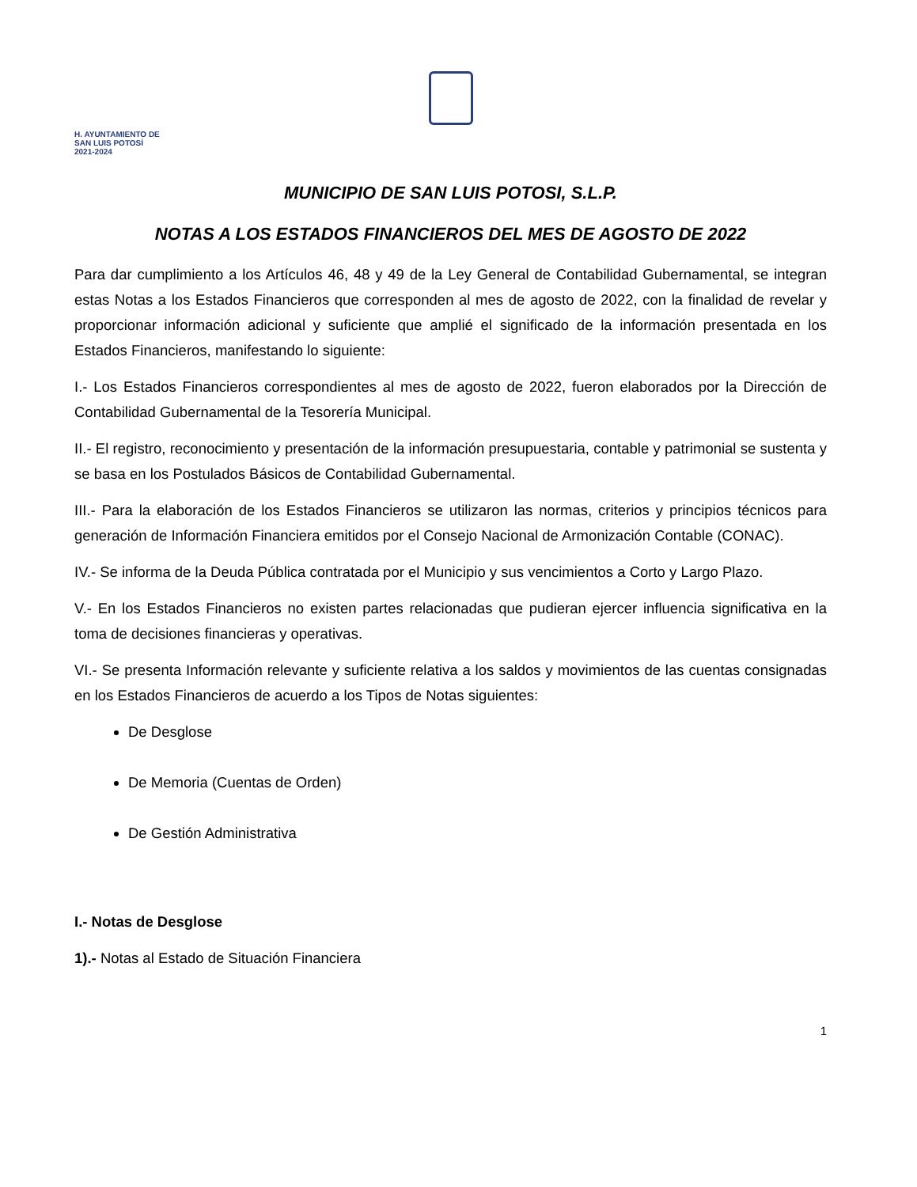H. AYUNTAMIENTO DE
SAN LUIS POTOSÍ
2021-2024
MUNICIPIO DE SAN LUIS POTOSI, S.L.P.
NOTAS A LOS ESTADOS FINANCIEROS DEL MES DE AGOSTO DE 2022
Para dar cumplimiento a los Artículos 46, 48 y 49 de la Ley General de Contabilidad Gubernamental, se integran estas Notas a los Estados Financieros que corresponden al mes de agosto de 2022, con la finalidad de revelar y proporcionar información adicional y suficiente que amplié el significado de la información presentada en los Estados Financieros, manifestando lo siguiente:
I.- Los Estados Financieros correspondientes al mes de agosto de 2022, fueron elaborados por la Dirección de Contabilidad Gubernamental de la Tesorería Municipal.
II.- El registro, reconocimiento y presentación de la información presupuestaria, contable y patrimonial se sustenta y se basa en los Postulados Básicos de Contabilidad Gubernamental.
III.- Para la elaboración de los Estados Financieros se utilizaron las normas, criterios y principios técnicos para generación de Información Financiera emitidos por el Consejo Nacional de Armonización Contable (CONAC).
IV.- Se informa de la Deuda Pública contratada por el Municipio y sus vencimientos a Corto y Largo Plazo.
V.- En los Estados Financieros no existen partes relacionadas que pudieran ejercer influencia significativa en la toma de decisiones financieras y operativas.
VI.- Se presenta Información relevante y suficiente relativa a los saldos y movimientos de las cuentas consignadas en los Estados Financieros de acuerdo a los Tipos de Notas siguientes:
De Desglose
De Memoria (Cuentas de Orden)
De Gestión Administrativa
I.- Notas de Desglose
1).- Notas al Estado de Situación Financiera
1